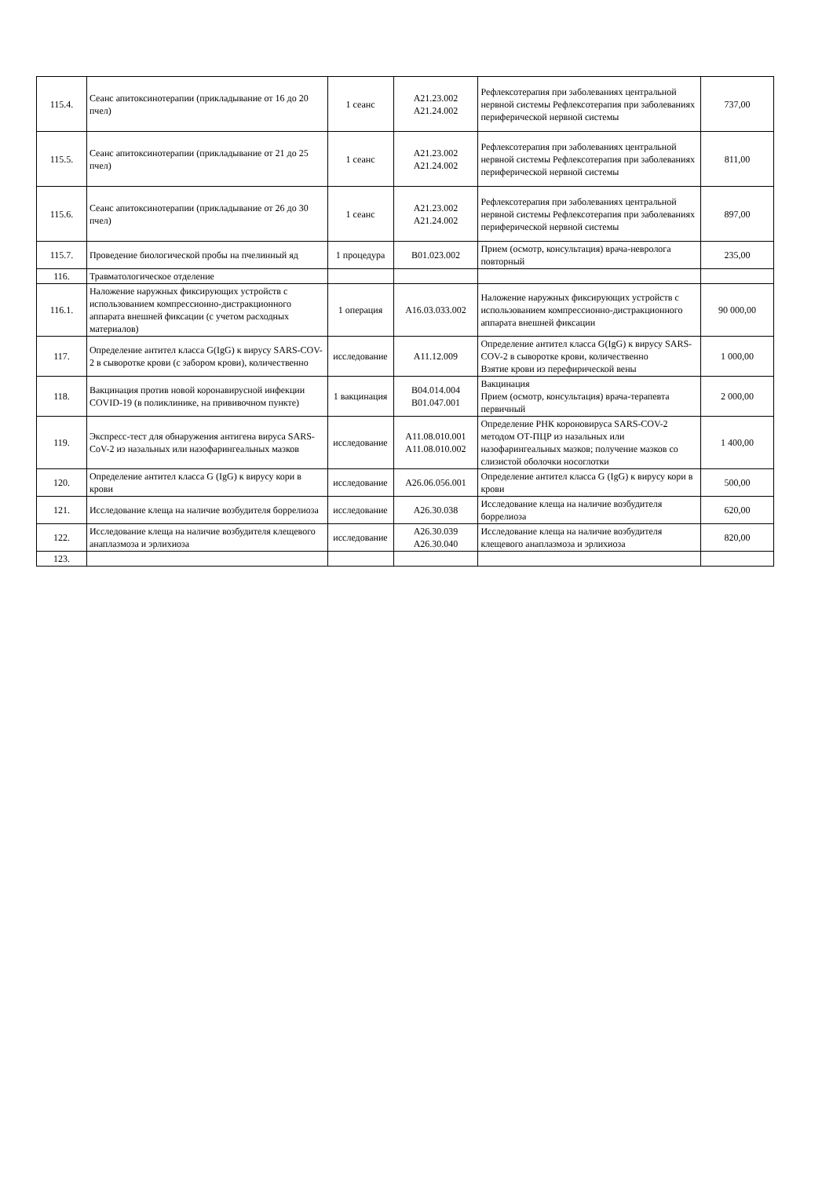| 115.4. | Сеанс апитоксинотерапии (прикладывание от 16 до 20 пчел) | 1 сеанс | A21.23.002 A21.24.002 | Рефлексотерапия при заболеваниях центральной нервной системы Рефлексотерапия при заболеваниях периферической нервной системы | 737,00 |
| 115.5. | Сеанс апитоксинотерапии (прикладывание от 21 до 25 пчел) | 1 сеанс | A21.23.002 A21.24.002 | Рефлексотерапия при заболеваниях центральной нервной системы Рефлексотерапия при заболеваниях периферической нервной системы | 811,00 |
| 115.6. | Сеанс апитоксинотерапии (прикладывание от 26 до 30 пчел) | 1 сеанс | A21.23.002 A21.24.002 | Рефлексотерапия при заболеваниях центральной нервной системы Рефлексотерапия при заболеваниях периферической нервной системы | 897,00 |
| 115.7. | Проведение биологической пробы на пчелинный яд | 1 процедура | B01.023.002 | Прием (осмотр, консультация) врача-невролога повторный | 235,00 |
| 116. | Травматологическое отделение | | | | |
| 116.1. | Наложение наружных фиксирующих устройств с использованием компрессионно-дистракционного аппарата внешней фиксации (с учетом расходных материалов) | 1 операция | A16.03.033.002 | Наложение наружных фиксирующих устройств с использованием компрессионно-дистракционного аппарата внешней фиксации | 90 000,00 |
| 117. | Определение антител класса G(IgG) к вирусу SARS-COV-2 в сыворотке крови (с забором крови), количественно | исследование | A11.12.009 | Определение антител класса G(IgG) к вирусу SARS-COV-2 в сыворотке крови, количественно Взятие крови из перефирической вены | 1 000,00 |
| 118. | Вакцинация против новой коронавирусной инфекции COVID-19 (в поликлинике, на прививочном пункте) | 1 вакцинация | B04.014.004 B01.047.001 | Вакцинация Прием (осмотр, консультация) врача-терапевта первичный | 2 000,00 |
| 119. | Экспресс-тест для обнаружения антигена вируса SARS-CoV-2 из назальных или назофарингеальных мазков | исследование | A11.08.010.001 A11.08.010.002 | Определение РНК короновируса SARS-COV-2 методом ОТ-ПЦР из назальных или назофарингеальных мазков; получение мазков со слизистой оболочки носоглотки | 1 400,00 |
| 120. | Определение антител класса G (IgG) к вирусу кори в крови | исследование | A26.06.056.001 | Определение антител класса G (IgG) к вирусу кори в крови | 500,00 |
| 121. | Исследование клеща на наличие возбудителя боррелиоза | исследование | A26.30.038 | Исследование клеща на наличие возбудителя боррелиоза | 620,00 |
| 122. | Исследование клеща на наличие возбудителя клещевого анаплазмоза и эрлихиоза | исследование | A26.30.039 A26.30.040 | Исследование клеща на наличие возбудителя клещевого анаплазмоза и эрлихиоза | 820,00 |
| 123. | | | | | |